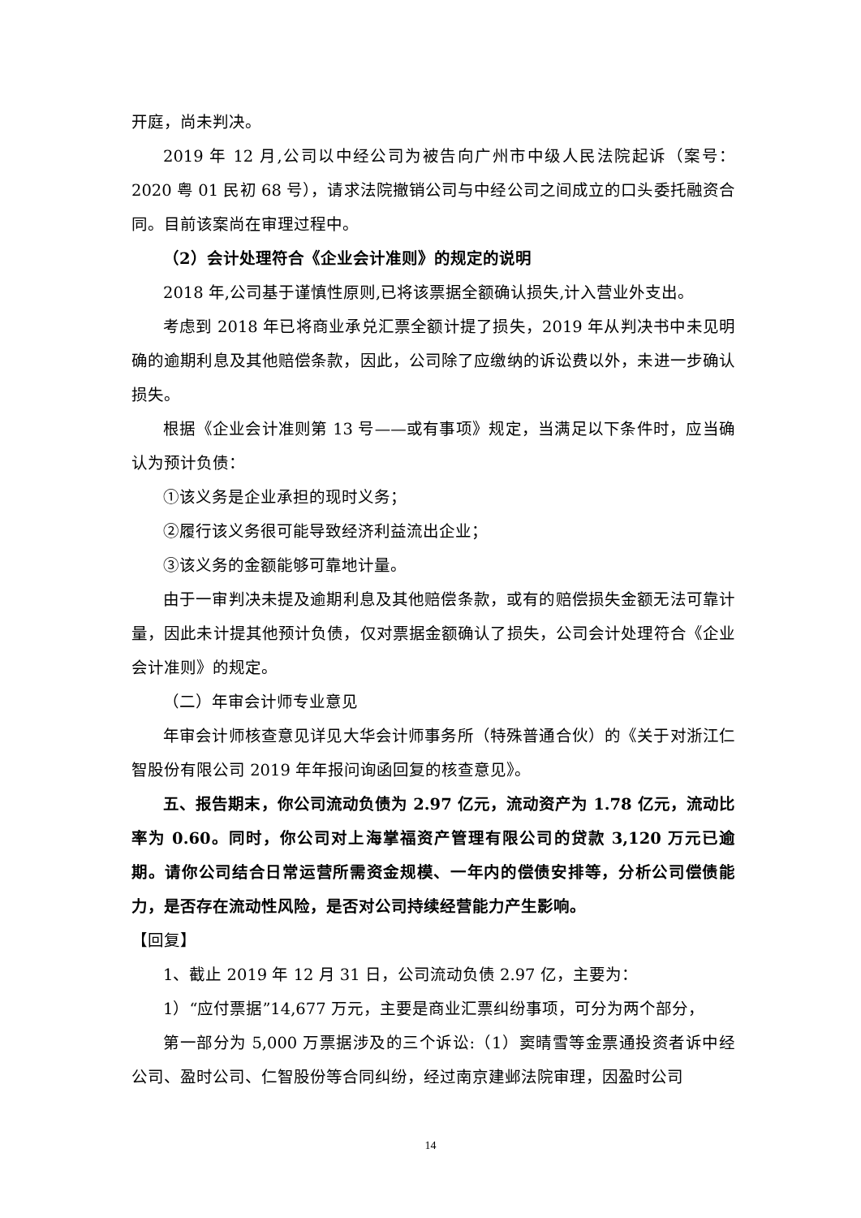开庭，尚未判决。
2019 年 12 月,公司以中经公司为被告向广州市中级人民法院起诉（案号：2020 粤 01 民初 68 号），请求法院撤销公司与中经公司之间成立的口头委托融资合同。目前该案尚在审理过程中。
（2）会计处理符合《企业会计准则》的规定的说明
2018 年,公司基于谨慎性原则,已将该票据全额确认损失,计入营业外支出。
考虑到 2018 年已将商业承兑汇票全额计提了损失，2019 年从判决书中未见明确的逾期利息及其他赔偿条款，因此，公司除了应缴纳的诉讼费以外，未进一步确认损失。
根据《企业会计准则第 13 号——或有事项》规定，当满足以下条件时，应当确认为预计负债：
①该义务是企业承担的现时义务；
②履行该义务很可能导致经济利益流出企业；
③该义务的金额能够可靠地计量。
由于一审判决未提及逾期利息及其他赔偿条款，或有的赔偿损失金额无法可靠计量，因此未计提其他预计负债，仅对票据金额确认了损失，公司会计处理符合《企业会计准则》的规定。
（二）年审会计师专业意见
年审会计师核查意见详见大华会计师事务所（特殊普通合伙）的《关于对浙江仁智股份有限公司 2019 年年报问询函回复的核查意见》。
五、报告期末，你公司流动负债为 2.97 亿元，流动资产为 1.78 亿元，流动比率为 0.60。同时，你公司对上海掌福资产管理有限公司的贷款 3,120 万元已逾期。请你公司结合日常运营所需资金规模、一年内的偿债安排等，分析公司偿债能力，是否存在流动性风险，是否对公司持续经营能力产生影响。
【回复】
1、截止 2019 年 12 月 31 日，公司流动负债 2.97 亿，主要为：
1）“应付票据”14,677 万元，主要是商业汇票纠纷事项，可分为两个部分，
第一部分为 5,000 万票据涉及的三个诉讼:（1）窦晴雪等金票通投资者诉中经公司、盈时公司、仁智股份等合同纠纷，经过南京建邺法院审理，因盈时公司
14